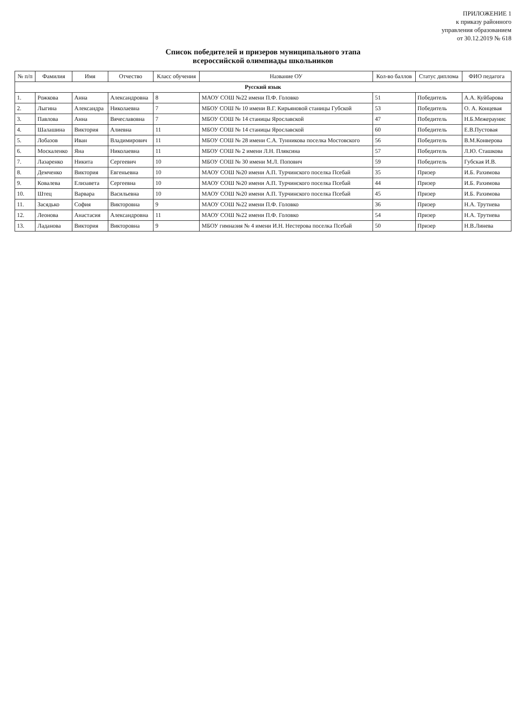ПРИЛОЖЕНИЕ 1
к приказу районного
управления образованием
от 30.12.2019 № 618
Список победителей и призеров муниципального этапа
всероссийской олимпиады школьников
| № п/п | Фамилия | Имя | Отчество | Класс обучения | Название ОУ | Кол-во баллов | Статус диплома | ФИО педагога |
| --- | --- | --- | --- | --- | --- | --- | --- | --- |
| Русский язык | | | | | | | | |
| 1. | Рожкова | Анна | Александровна | 8 | МАОУ СОШ №22 имени П.Ф. Головко | 51 | Победитель | А.А. Куйбарова |
| 2. | Лыгина | Александра | Николаевна | 7 | МБОУ СОШ № 10 имени В.Г. Кирьяновой станицы Губской | 53 | Победитель | О. А. Концевая |
| 3. | Павлова | Анна | Вячеславовна | 7 | МБОУ СОШ № 14 станицы Ярославской | 47 | Победитель | Н.Б.Межераунис |
| 4. | Шалашина | Виктория | Алиевна | 11 | МБОУ СОШ № 14 станицы Ярославской | 60 | Победитель | Е.В.Пустовая |
| 5. | Лобазов | Иван | Владимирович | 11 | МБОУ СОШ № 28 имени С.А. Тунникова поселка Мостовского | 56 | Победитель | В.М.Конверова |
| 6. | Москаленко | Яна | Николаевна | 11 | МБОУ СОШ № 2 имени Л.Н. Пляксина | 57 | Победитель | Л.Ю. Сташкова |
| 7. | Лазаренко | Никита | Сергеевич | 10 | МБОУ СОШ № 30 имени М.Л. Попович | 59 | Победитель | Губская И.В. |
| 8. | Демченко | Виктория | Евгеньевна | 10 | МАОУ СОШ №20 имени А.П. Турчинского поселка Псебай | 35 | Призер | И.Б. Рахимова |
| 9. | Ковалева | Елизавета | Сергеевна | 10 | МАОУ СОШ №20 имени А.П. Турчинского поселка Псебай | 44 | Призер | И.Б. Рахимова |
| 10. | Штец | Варвара | Васильевна | 10 | МАОУ СОШ №20 имени А.П. Турчинского поселка Псебай | 45 | Призер | И.Б. Рахимова |
| 11. | Засядько | София | Викторовна | 9 | МАОУ СОШ №22 имени П.Ф. Головко | 36 | Призер | Н.А. Трутнева |
| 12. | Леонова | Анастасия | Александровна | 11 | МАОУ СОШ №22 имени П.Ф. Головко | 54 | Призер | Н.А. Трутнева |
| 13. | Ладанова | Виктория | Викторовна | 9 | МБОУ гимназия № 4 имени И.Н. Нестерова поселка Псебай | 50 | Призер | Н.В.Линева |